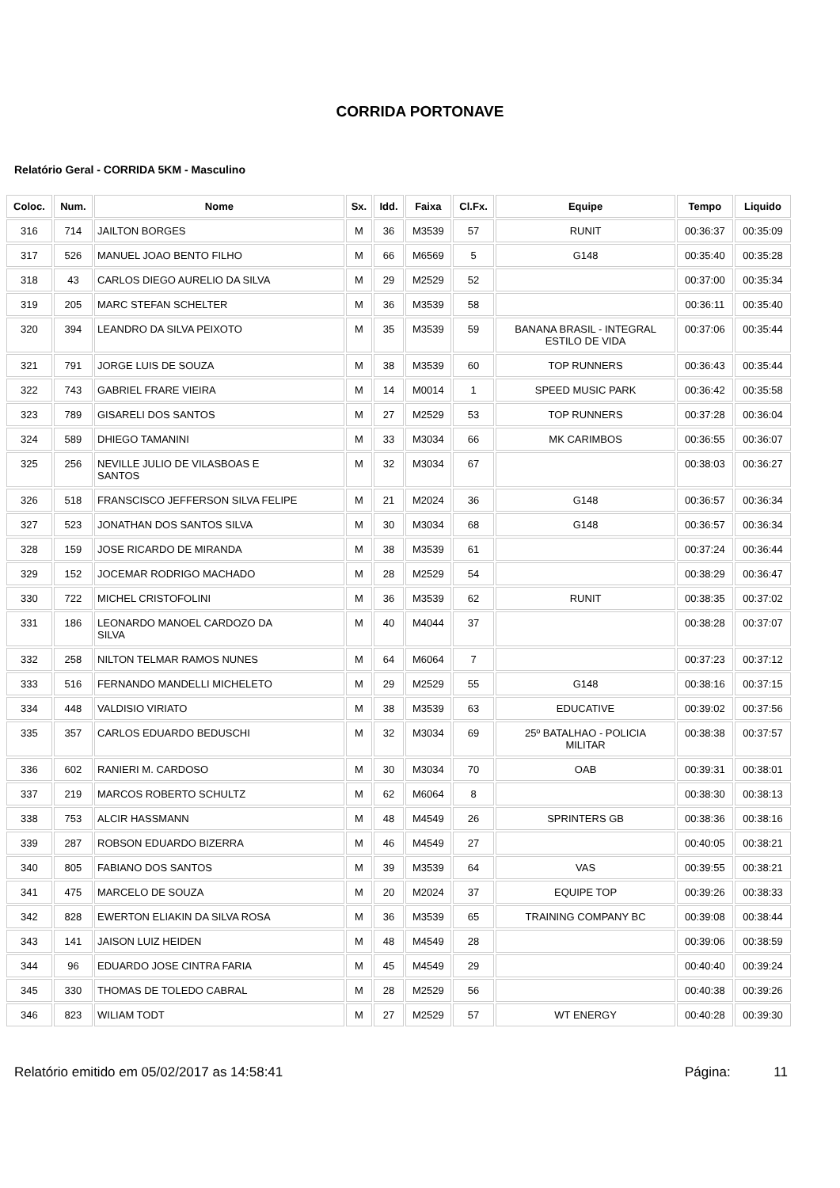CORRIDA PORTONAVE
Relatório Geral - CORRIDA 5KM - Masculino
| Coloc. | Num. | Nome | Sx. | Idd. | Faixa | Cl.Fx. | Equipe | Tempo | Liquido |
| --- | --- | --- | --- | --- | --- | --- | --- | --- | --- |
| 316 | 714 | JAILTON BORGES | M | 36 | M3539 | 57 | RUNIT | 00:36:37 | 00:35:09 |
| 317 | 526 | MANUEL JOAO BENTO FILHO | M | 66 | M6569 | 5 | G148 | 00:35:40 | 00:35:28 |
| 318 | 43 | CARLOS DIEGO AURELIO DA SILVA | M | 29 | M2529 | 52 | | 00:37:00 | 00:35:34 |
| 319 | 205 | MARC STEFAN SCHELTER | M | 36 | M3539 | 58 | | 00:36:11 | 00:35:40 |
| 320 | 394 | LEANDRO DA SILVA PEIXOTO | M | 35 | M3539 | 59 | BANANA BRASIL - INTEGRAL ESTILO DE VIDA | 00:37:06 | 00:35:44 |
| 321 | 791 | JORGE LUIS DE SOUZA | M | 38 | M3539 | 60 | TOP RUNNERS | 00:36:43 | 00:35:44 |
| 322 | 743 | GABRIEL FRARE VIEIRA | M | 14 | M0014 | 1 | SPEED MUSIC PARK | 00:36:42 | 00:35:58 |
| 323 | 789 | GISARELI DOS SANTOS | M | 27 | M2529 | 53 | TOP RUNNERS | 00:37:28 | 00:36:04 |
| 324 | 589 | DHIEGO TAMANINI | M | 33 | M3034 | 66 | MK CARIMBOS | 00:36:55 | 00:36:07 |
| 325 | 256 | NEVILLE JULIO DE VILASBOAS E SANTOS | M | 32 | M3034 | 67 | | 00:38:03 | 00:36:27 |
| 326 | 518 | FRANSCISCO JEFFERSON SILVA FELIPE | M | 21 | M2024 | 36 | G148 | 00:36:57 | 00:36:34 |
| 327 | 523 | JONATHAN DOS SANTOS SILVA | M | 30 | M3034 | 68 | G148 | 00:36:57 | 00:36:34 |
| 328 | 159 | JOSE RICARDO DE MIRANDA | M | 38 | M3539 | 61 | | 00:37:24 | 00:36:44 |
| 329 | 152 | JOCEMAR RODRIGO MACHADO | M | 28 | M2529 | 54 | | 00:38:29 | 00:36:47 |
| 330 | 722 | MICHEL CRISTOFOLINI | M | 36 | M3539 | 62 | RUNIT | 00:38:35 | 00:37:02 |
| 331 | 186 | LEONARDO MANOEL CARDOZO DA SILVA | M | 40 | M4044 | 37 | | 00:38:28 | 00:37:07 |
| 332 | 258 | NILTON TELMAR RAMOS NUNES | M | 64 | M6064 | 7 | | 00:37:23 | 00:37:12 |
| 333 | 516 | FERNANDO MANDELLI MICHELETO | M | 29 | M2529 | 55 | G148 | 00:38:16 | 00:37:15 |
| 334 | 448 | VALDISIO VIRIATO | M | 38 | M3539 | 63 | EDUCATIVE | 00:39:02 | 00:37:56 |
| 335 | 357 | CARLOS EDUARDO BEDUSCHI | M | 32 | M3034 | 69 | 25º BATALHAO - POLICIA MILITAR | 00:38:38 | 00:37:57 |
| 336 | 602 | RANIERI M. CARDOSO | M | 30 | M3034 | 70 | OAB | 00:39:31 | 00:38:01 |
| 337 | 219 | MARCOS ROBERTO SCHULTZ | M | 62 | M6064 | 8 | | 00:38:30 | 00:38:13 |
| 338 | 753 | ALCIR HASSMANN | M | 48 | M4549 | 26 | SPRINTERS GB | 00:38:36 | 00:38:16 |
| 339 | 287 | ROBSON EDUARDO BIZERRA | M | 46 | M4549 | 27 | | 00:40:05 | 00:38:21 |
| 340 | 805 | FABIANO DOS SANTOS | M | 39 | M3539 | 64 | VAS | 00:39:55 | 00:38:21 |
| 341 | 475 | MARCELO DE SOUZA | M | 20 | M2024 | 37 | EQUIPE TOP | 00:39:26 | 00:38:33 |
| 342 | 828 | EWERTON ELIAKIN DA SILVA ROSA | M | 36 | M3539 | 65 | TRAINING COMPANY BC | 00:39:08 | 00:38:44 |
| 343 | 141 | JAISON LUIZ HEIDEN | M | 48 | M4549 | 28 | | 00:39:06 | 00:38:59 |
| 344 | 96 | EDUARDO JOSE CINTRA FARIA | M | 45 | M4549 | 29 | | 00:40:40 | 00:39:24 |
| 345 | 330 | THOMAS DE TOLEDO CABRAL | M | 28 | M2529 | 56 | | 00:40:38 | 00:39:26 |
| 346 | 823 | WILIAM TODT | M | 27 | M2529 | 57 | WT ENERGY | 00:40:28 | 00:39:30 |
Relatório emitido em 05/02/2017 as 14:58:41 Página: 11